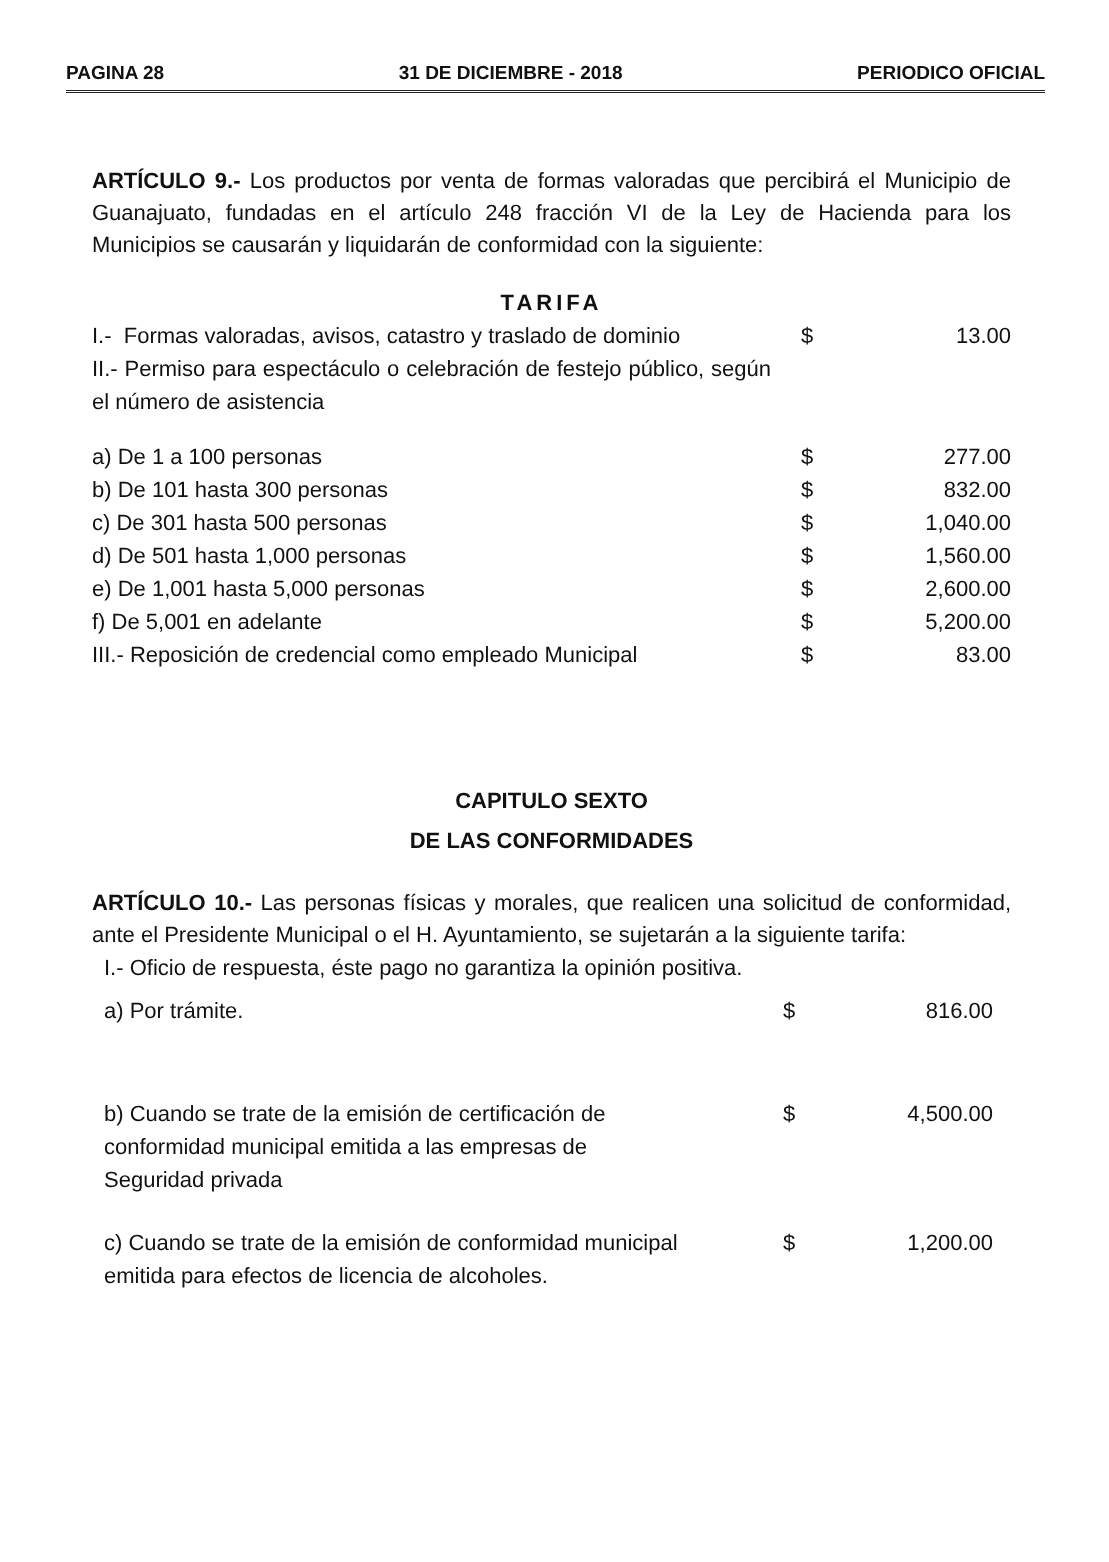PAGINA 28 31 DE DICIEMBRE - 2018 PERIODICO OFICIAL
ARTÍCULO 9.- Los productos por venta de formas valoradas que percibirá el Municipio de Guanajuato, fundadas en el artículo 248 fracción VI de la Ley de Hacienda para los Municipios se causarán y liquidarán de conformidad con la siguiente:
TARIFA
| I.- Formas valoradas, avisos, catastro y traslado de dominio | $ | 13.00 |
| II.- Permiso para espectáculo o celebración de festejo público, según el número de asistencia | | |
| a) De 1 a 100 personas | $ | 277.00 |
| b) De 101 hasta 300 personas | $ | 832.00 |
| c) De 301 hasta 500 personas | $ | 1,040.00 |
| d) De 501 hasta 1,000 personas | $ | 1,560.00 |
| e) De 1,001 hasta 5,000 personas | $ | 2,600.00 |
| f) De 5,001 en adelante | $ | 5,200.00 |
| III.- Reposición de credencial como empleado Municipal | $ | 83.00 |
CAPITULO SEXTO
DE LAS CONFORMIDADES
ARTÍCULO 10.- Las personas físicas y morales, que realicen una solicitud de conformidad, ante el Presidente Municipal o el H. Ayuntamiento, se sujetarán a la siguiente tarifa:
| I.- Oficio de respuesta, éste pago no garantiza la opinión positiva. | | |
| a) Por trámite. | $ | 816.00 |
| b) Cuando se trate de la emisión de certificación de conformidad municipal emitida a las empresas de Seguridad privada | $ | 4,500.00 |
| c) Cuando se trate de la emisión de conformidad municipal emitida para efectos de licencia de alcoholes. | $ | 1,200.00 |